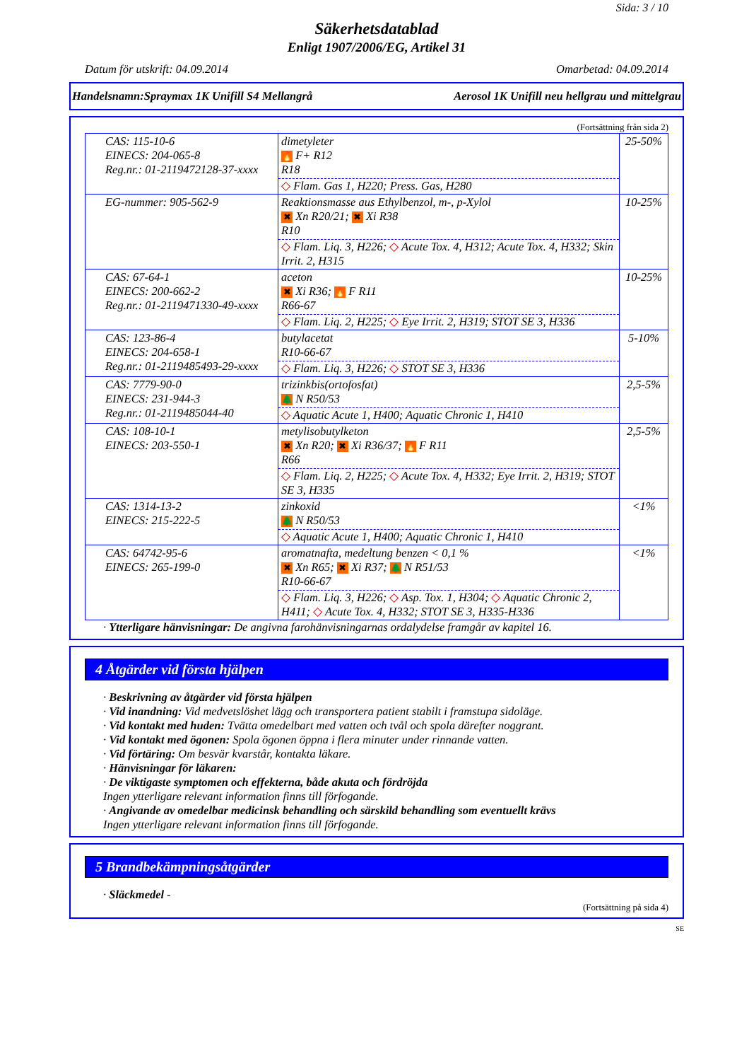Sida: 3 / 10
Säkerhetsdatablad
Enligt 1907/2006/EG, Artikel 31
Datum för utskrift: 04.09.2014 Omarbetad: 04.09.2014
Handelsnamn:Spraymax 1K Unifill S4 Mellangrå Aerosol 1K Unifill neu hellgrau und mittelgrau
(Fortsättning från sida 2)
| CAS: 115-10-6 EINECS: 204-065-8 Reg.nr.: 01-2119472128-37-xxxx | dimetyleter 🔥 F+ R12 R18 ◇ Flam. Gas 1, H220; Press. Gas, H280 | 25-50% |
| EG-nummer: 905-562-9 | Reaktionsmasse aus Ethylbenzol, m-, p-Xylol ✖ Xn R20/21; ✖ Xi R38 R10 ◇ Flam. Liq. 3, H226; ◇ Acute Tox. 4, H312; Acute Tox. 4, H332; Skin Irrit. 2, H315 | 10-25% |
| CAS: 67-64-1 EINECS: 200-662-2 Reg.nr.: 01-2119471330-49-xxxx | aceton ✖ Xi R36; 🔥 F R11 R66-67 ◇ Flam. Liq. 2, H225; ◇ Eye Irrit. 2, H319; STOT SE 3, H336 | 10-25% |
| CAS: 123-86-4 EINECS: 204-658-1 Reg.nr.: 01-2119485493-29-xxxx | butylacetat R10-66-67 ◇ Flam. Liq. 3, H226; ◇ STOT SE 3, H336 | 5-10% |
| CAS: 7779-90-0 EINECS: 231-944-3 Reg.nr.: 01-2119485044-40 | trizinkbis(ortofosfat) 🌲 N R50/53 ◇ Aquatic Acute 1, H400; Aquatic Chronic 1, H410 | 2,5-5% |
| CAS: 108-10-1 EINECS: 203-550-1 | metylisobutylketon ✖ Xn R20; ✖ Xi R36/37; 🔥 F R11 R66 ◇ Flam. Liq. 2, H225; ◇ Acute Tox. 4, H332; Eye Irrit. 2, H319; STOT SE 3, H335 | 2,5-5% |
| CAS: 1314-13-2 EINECS: 215-222-5 | zinkoxid 🌲 N R50/53 ◇ Aquatic Acute 1, H400; Aquatic Chronic 1, H410 | <1% |
| CAS: 64742-95-6 EINECS: 265-199-0 | aromatnafta, medeltung benzen < 0,1 % ✖ Xn R65; ✖ Xi R37; 🌲 N R51/53 R10-66-67 ◇ Flam. Liq. 3, H226; ◇ Asp. Tox. 1, H304; ◇ Aquatic Chronic 2, H411; ◇ Acute Tox. 4, H332; STOT SE 3, H335-H336 | <1% |
· Ytterligare hänvisningar: De angivna farohänvisningarnas ordalydelse framgår av kapitel 16.
4 Åtgärder vid första hjälpen
· Beskrivning av åtgärder vid första hjälpen
· Vid inandning: Vid medvetslöshet lägg och transportera patient stabilt i framstupa sidoläge.
· Vid kontakt med huden: Tvätta omedelbart med vatten och tvål och spola därefter noggrant.
· Vid kontakt med ögonen: Spola ögonen öppna i flera minuter under rinnande vatten.
· Vid förtäring: Om besvär kvarstår, kontakta läkare.
· Hänvisningar för läkaren:
· De viktigaste symptomen och effekterna, både akuta och fördröjda
Ingen ytterligare relevant information finns till förfogande.
· Angivande av omedelbar medicinsk behandling och särskild behandling som eventuellt krävs
Ingen ytterligare relevant information finns till förfogande.
5 Brandbekämpningsåtgärder
· Släckmedel -
(Fortsättning på sida 4)
SE